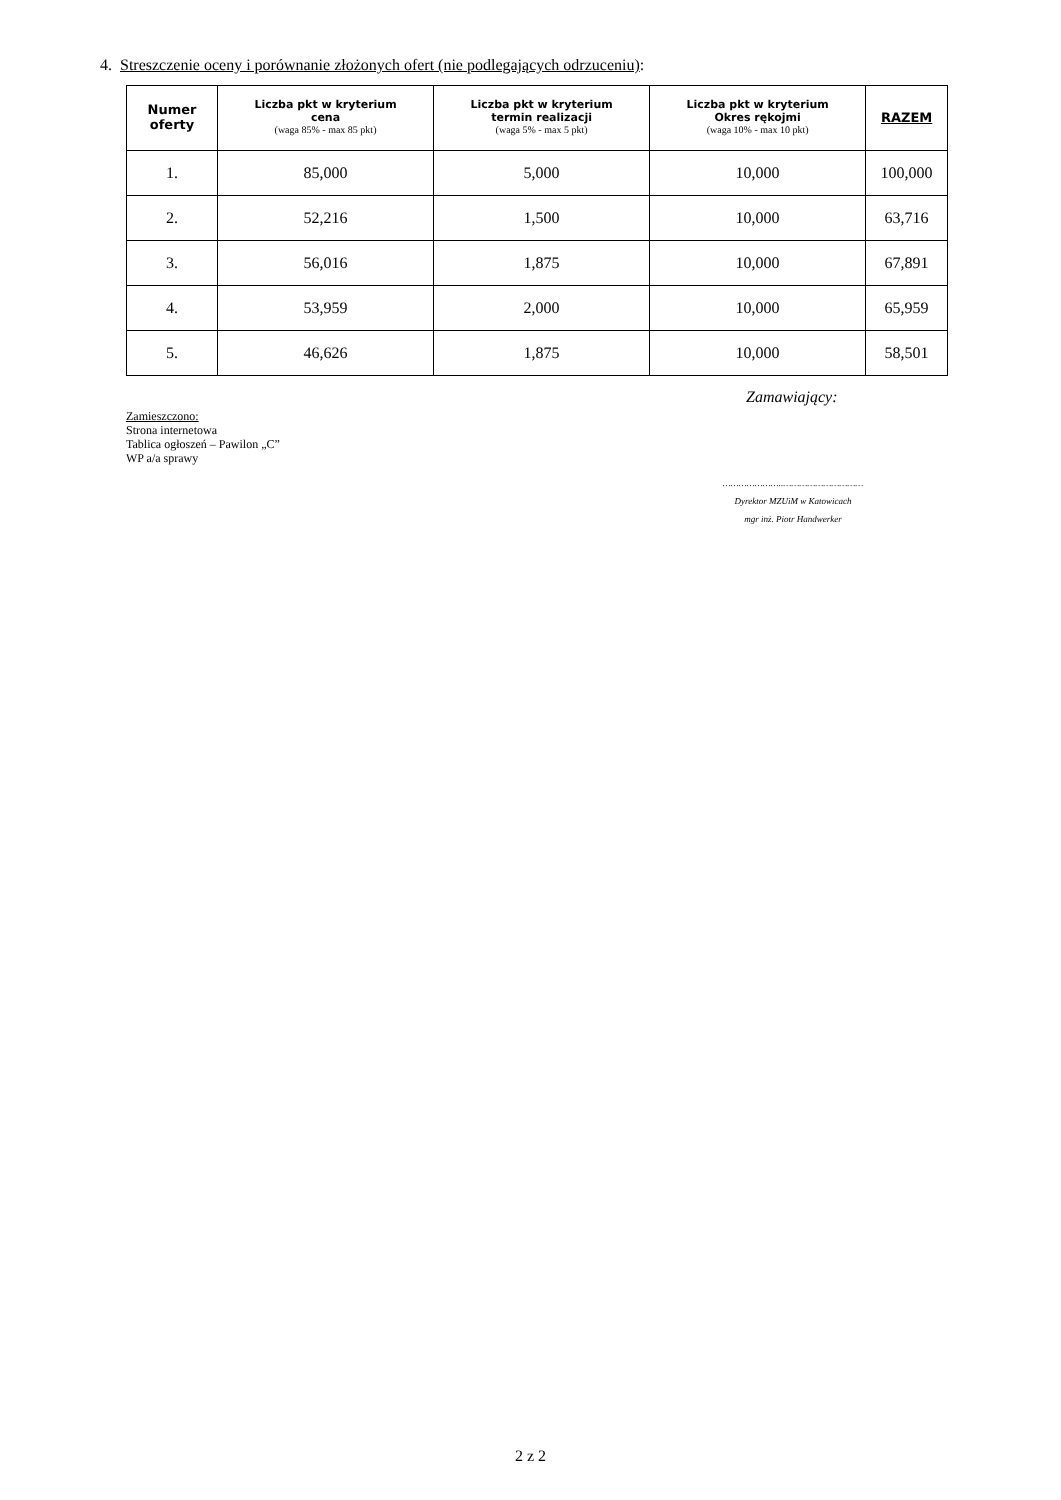4. Streszczenie oceny i porównanie złożonych ofert (nie podlegających odrzuceniu):
| Numer oferty | Liczba pkt w kryterium cena (waga 85% - max 85 pkt) | Liczba pkt w kryterium termin realizacji (waga 5% - max 5 pkt) | Liczba pkt w kryterium Okres rękojmi (waga 10% - max 10 pkt) | RAZEM |
| --- | --- | --- | --- | --- |
| 1. | 85,000 | 5,000 | 10,000 | 100,000 |
| 2. | 52,216 | 1,500 | 10,000 | 63,716 |
| 3. | 56,016 | 1,875 | 10,000 | 67,891 |
| 4. | 53,959 | 2,000 | 10,000 | 65,959 |
| 5. | 46,626 | 1,875 | 10,000 | 58,501 |
Zamawiający:
Zamieszczono:
Strona internetowa
Tablica ogłoszeń – Pawilon „C”
WP a/a sprawy
…………………..…………………………
Dyrektor MZUiM w Katowicach
mgr inż. Piotr Handwerker
2 z 2